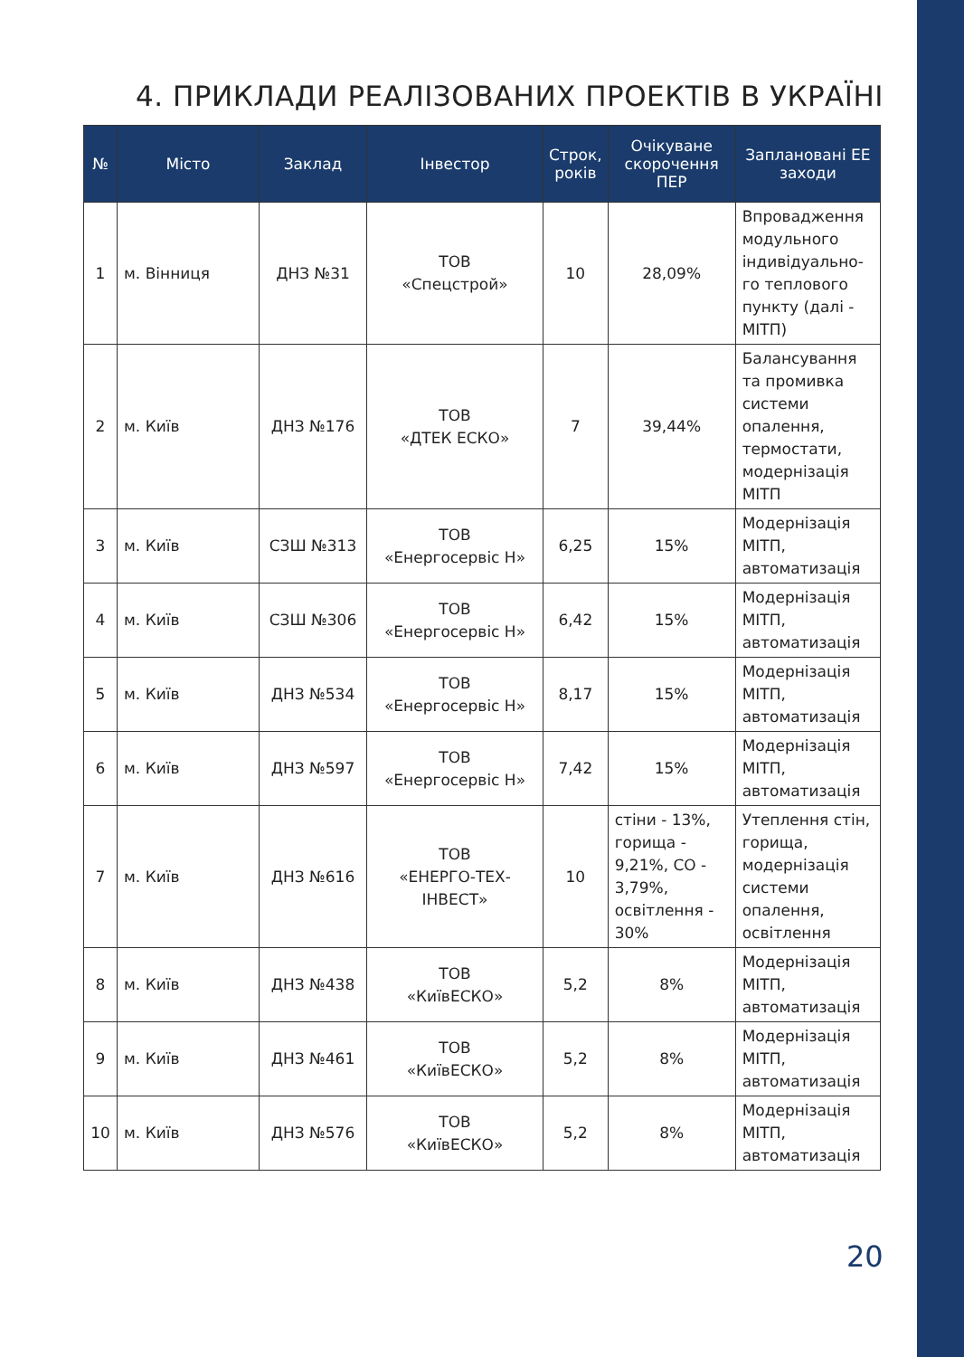4. ПРИКЛАДИ РЕАЛІЗОВАНИХ ПРОЕКТІВ В УКРАЇНІ
| № | Місто | Заклад | Інвестор | Строк, років | Очікуване скорочення ПЕР | Заплановані ЕЕ заходи |
| --- | --- | --- | --- | --- | --- | --- |
| 1 | м. Вінниця | ДНЗ №31 | ТОВ «Спецстрой» | 10 | 28,09% | Впровадження модульного індивідуально-го теплового пункту (далі - МІТП) |
| 2 | м. Київ | ДНЗ №176 | ТОВ «ДТЕК ЕСКО» | 7 | 39,44% | Балансування та промивка системи опалення, термостати, модернізація МІТП |
| 3 | м. Київ | СЗШ №313 | ТОВ «Енергосервіс Н» | 6,25 | 15% | Модернізація МІТП, автоматизація |
| 4 | м. Київ | СЗШ №306 | ТОВ «Енергосервіс Н» | 6,42 | 15% | Модернізація МІТП, автоматизація |
| 5 | м. Київ | ДНЗ №534 | ТОВ «Енергосервіс Н» | 8,17 | 15% | Модернізація МІТП, автоматизація |
| 6 | м. Київ | ДНЗ №597 | ТОВ «Енергосервіс Н» | 7,42 | 15% | Модернізація МІТП, автоматизація |
| 7 | м. Київ | ДНЗ №616 | ТОВ «ЕНЕРГО-ТЕХ-ІНВЕСТ» | 10 | стіни - 13%, горища - 9,21%, СО - 3,79%, освітлення - 30% | Утеплення стін, горища, модернізація системи опалення, освітлення |
| 8 | м. Київ | ДНЗ №438 | ТОВ «КиївЕСКО» | 5,2 | 8% | Модернізація МІТП, автоматизація |
| 9 | м. Київ | ДНЗ №461 | ТОВ «КиївЕСКО» | 5,2 | 8% | Модернізація МІТП, автоматизація |
| 10 | м. Київ | ДНЗ №576 | ТОВ «КиївЕСКО» | 5,2 | 8% | Модернізація МІТП, автоматизація |
20